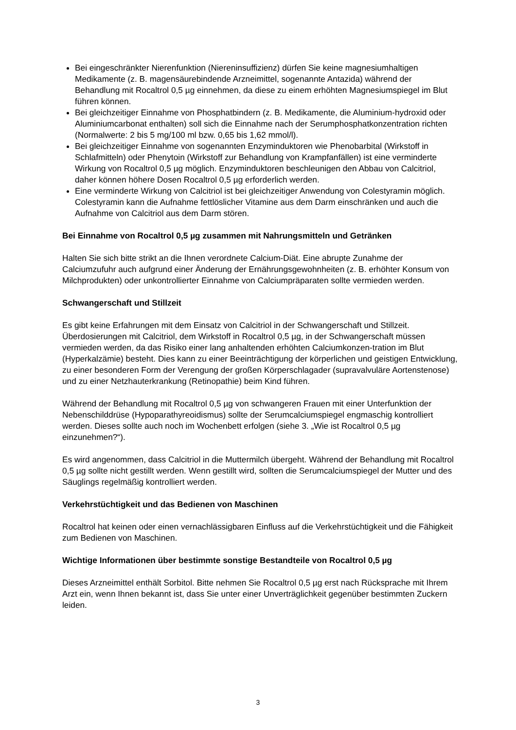Bei eingeschränkter Nierenfunktion (Niereninsuffizienz) dürfen Sie keine magnesiumhaltigen Medikamente (z. B. magensäurebindende Arzneimittel, sogenannte Antazida) während der Behandlung mit Rocaltrol 0,5 µg einnehmen, da diese zu einem erhöhten Magnesiumspiegel im Blut führen können.
Bei gleichzeitiger Einnahme von Phosphatbindern (z. B. Medikamente, die Aluminium-hydroxid oder Aluminiumcarbonat enthalten) soll sich die Einnahme nach der Serumphosphatkonzentration richten (Normalwerte: 2 bis 5 mg/100 ml bzw. 0,65 bis 1,62 mmol/l).
Bei gleichzeitiger Einnahme von sogenannten Enzyminduktoren wie Phenobarbital (Wirkstoff in Schlafmitteln) oder Phenytoin (Wirkstoff zur Behandlung von Krampfanfällen) ist eine verminderte Wirkung von Rocaltrol 0,5 µg möglich. Enzyminduktoren beschleunigen den Abbau von Calcitriol, daher können höhere Dosen Rocaltrol 0,5 µg erforderlich werden.
Eine verminderte Wirkung von Calcitriol ist bei gleichzeitiger Anwendung von Colestyramin möglich. Colestyramin kann die Aufnahme fettlöslicher Vitamine aus dem Darm einschränken und auch die Aufnahme von Calcitriol aus dem Darm stören.
Bei Einnahme von Rocaltrol 0,5 µg zusammen mit Nahrungsmitteln und Getränken
Halten Sie sich bitte strikt an die Ihnen verordnete Calcium-Diät. Eine abrupte Zunahme der Calciumzufuhr auch aufgrund einer Änderung der Ernährungsgewohnheiten (z. B. erhöhter Konsum von Milchprodukten) oder unkontrollierter Einnahme von Calciumpräparaten sollte vermieden werden.
Schwangerschaft und Stillzeit
Es gibt keine Erfahrungen mit dem Einsatz von Calcitriol in der Schwangerschaft und Stillzeit.
Überdosierungen mit Calcitriol, dem Wirkstoff in Rocaltrol 0,5 µg, in der Schwangerschaft müssen vermieden werden, da das Risiko einer lang anhaltenden erhöhten Calciumkonzen-tration im Blut (Hyperkalzämie) besteht. Dies kann zu einer Beeinträchtigung der körperlichen und geistigen Entwicklung, zu einer besonderen Form der Verengung der großen Körperschlagader (supravalvuläre Aortenstenose) und zu einer Netzhauterkrankung (Retinopathie) beim Kind führen.
Während der Behandlung mit Rocaltrol 0,5 µg von schwangeren Frauen mit einer Unterfunktion der Nebenschilddrüse (Hypoparathyreoidismus) sollte der Serumcalciumspiegel engmaschig kontrolliert werden. Dieses sollte auch noch im Wochenbett erfolgen (siehe 3. „Wie ist Rocaltrol 0,5 µg einzunehmen?“).
Es wird angenommen, dass Calcitriol in die Muttermilch übergeht. Während der Behandlung mit Rocaltrol 0,5 µg sollte nicht gestillt werden. Wenn gestillt wird, sollten die Serumcalciumspiegel der Mutter und des Säuglings regelmäßig kontrolliert werden.
Verkehrstüchtigkeit und das Bedienen von Maschinen
Rocaltrol hat keinen oder einen vernachlässigbaren Einfluss auf die Verkehrstüchtigkeit und die Fähigkeit zum Bedienen von Maschinen.
Wichtige Informationen über bestimmte sonstige Bestandteile von Rocaltrol 0,5 µg
Dieses Arzneimittel enthält Sorbitol. Bitte nehmen Sie Rocaltrol 0,5 µg erst nach Rücksprache mit Ihrem Arzt ein, wenn Ihnen bekannt ist, dass Sie unter einer Unverträglichkeit gegenüber bestimmten Zuckern leiden.
3